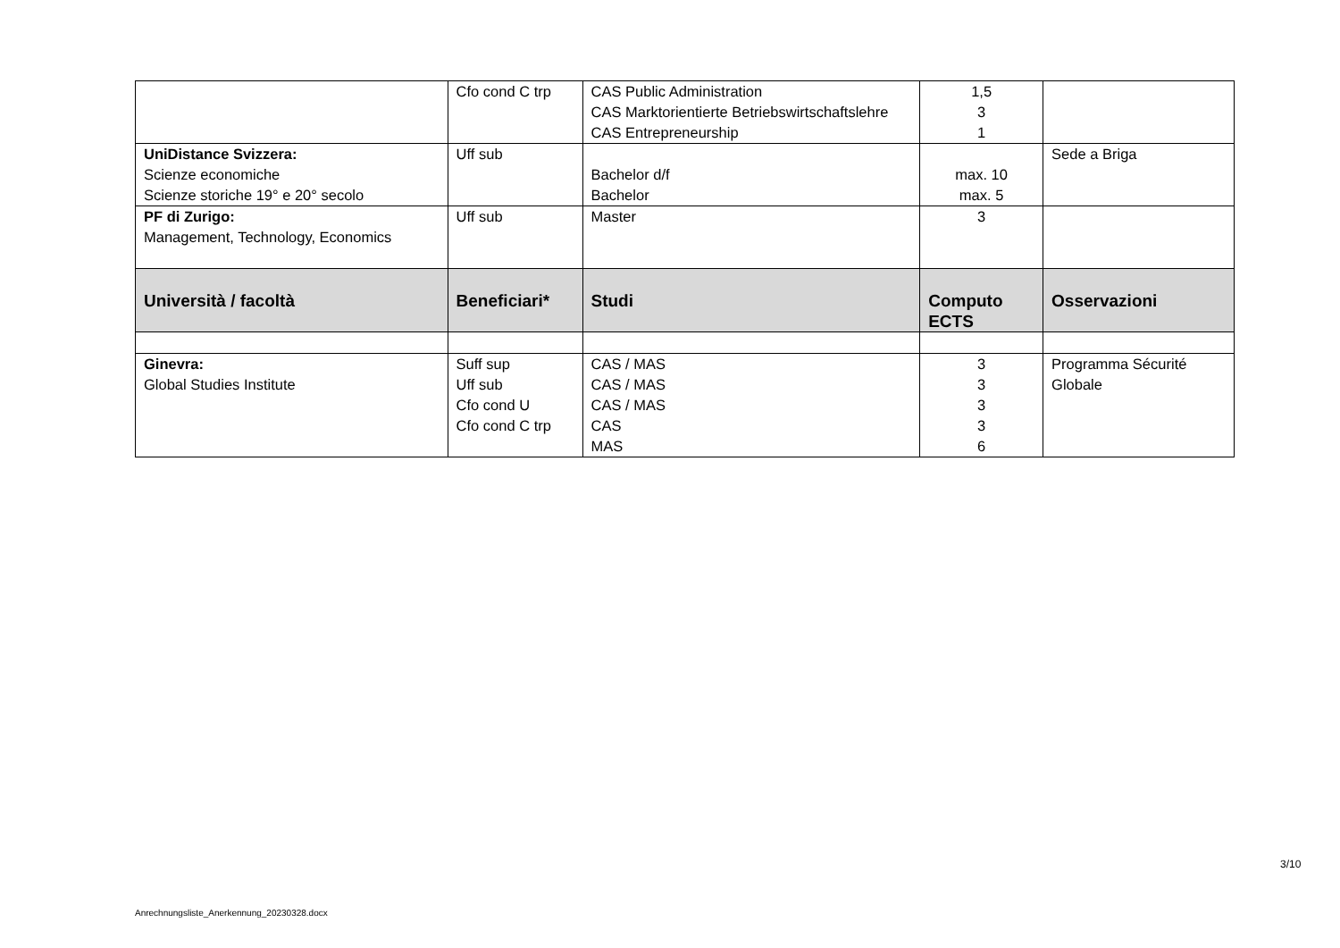| | Cfo cond C trp | CAS Public Administration CAS Marktorientierte Betriebswirtschaftslehre CAS Entrepreneurship | 1,5 3 1 | |
| UniDistance Svizzera: Scienze economiche Scienze storiche 19° e 20° secolo | Uff sub | Bachelor d/f Bachelor | max. 10 max. 5 | Sede a Briga |
| PF di Zurigo: Management, Technology, Economics | Uff sub | Master | 3 | |
| Università / facoltà | Beneficiari* | Studi | Computo ECTS | Osservazioni |
| Ginevra: Global Studies Institute | Suff sup Uff sub Cfo cond U Cfo cond C trp | CAS / MAS CAS / MAS CAS / MAS CAS MAS | 3 3 3 3 6 | Programma Sécurité Globale |
3/10
Anrechnungsliste_Anerkennung_20230328.docx